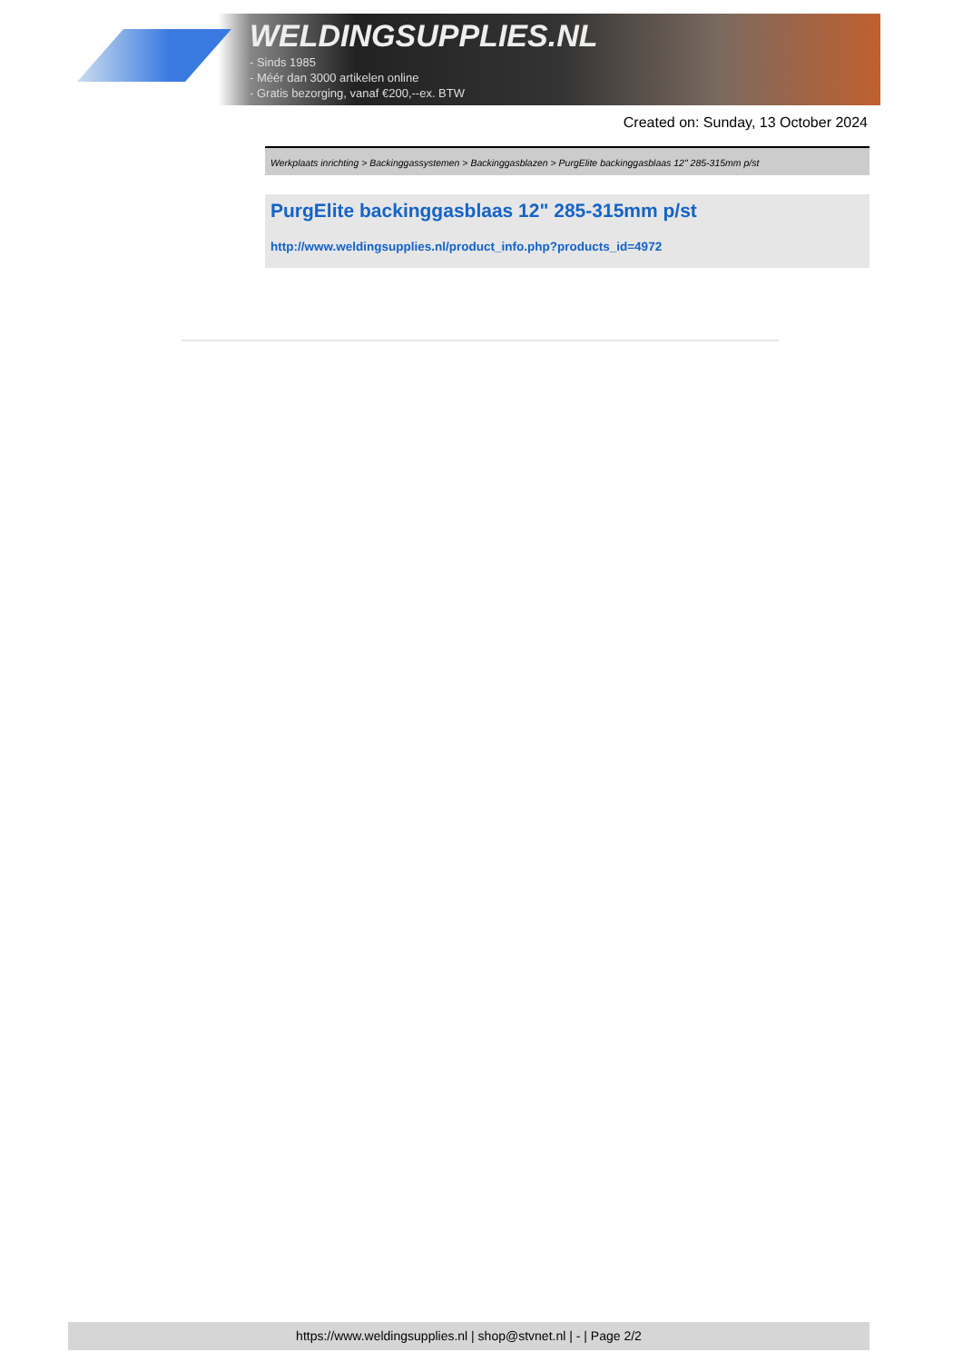WELDINGSUPPLIES.NL
- Sinds 1985
- Méér dan 3000 artikelen online
- Gratis bezorging, vanaf €200,--ex. BTW
Created on: Sunday, 13 October 2024
Werkplaats inrichting > Backinggassystemen > Backinggasblazen > PurgElite backinggasblaas 12" 285-315mm p/st
PurgElite backinggasblaas 12" 285-315mm p/st
http://www.weldingsupplies.nl/product_info.php?products_id=4972
https://www.weldingsupplies.nl | shop@stvnet.nl | - | Page 2/2